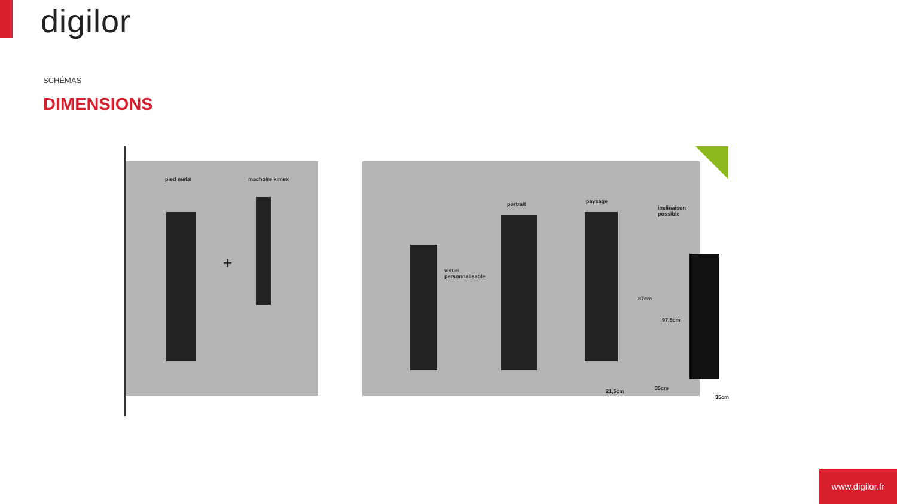digilor
SCHÉMAS
DIMENSIONS
pied metal machoire kimex
+ visuel
personnalisable
portrait paysage
inclinaison
possible
87cm
97,5cm
21,5cm 35cm
35cm
www.digilor.fr